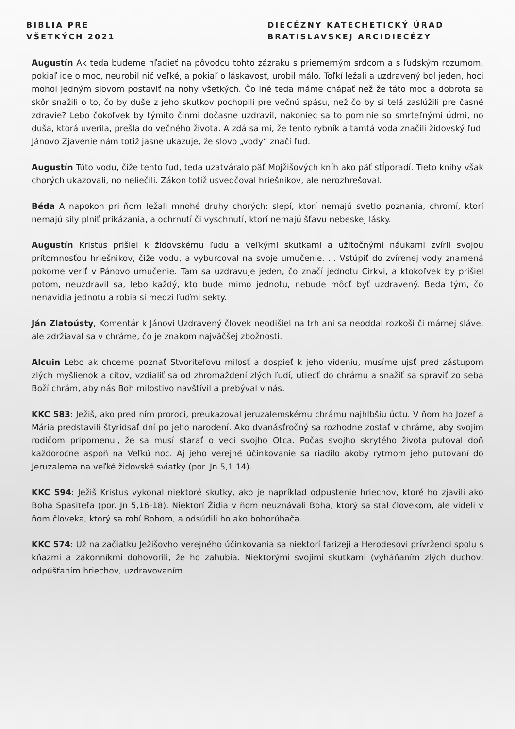BIBLIA PRE
VŠETKÝCH 2021
DIECÉZNY KATECHETICKÝ ÚRAD
BRATISLAVSKEJ ARCIDIECÉZY
Augustín Ak teda budeme hľadieť na pôvodcu tohto zázraku s priemerným srdcom a s ľudským rozumom, pokiaľ ide o moc, neurobil nič veľké, a pokiaľ o láskavosť, urobil málo. Toľkí ležali a uzdravený bol jeden, hoci mohol jedným slovom postaviť na nohy všetkých. Čo iné teda máme chápať než že táto moc a dobrota sa skôr snažili o to, čo by duše z jeho skutkov pochopili pre večnú spásu, než čo by si telá zaslúžili pre časné zdravie? Lebo čokoľvek by týmito činmi dočasne uzdravil, nakoniec sa to pominie so smrteľnými údmi, no duša, ktorá uverila, prešla do večného života. A zdá sa mi, že tento rybník a tamtá voda značili židovský ľud. Jánovo Zjavenie nám totiž jasne ukazuje, že slovo „vody“ značí ľud.
Augustín Túto vodu, čiže tento ľud, teda uzatváralo päť Mojžišových kníh ako päť stĺporadí. Tieto knihy však chorých ukazovali, no neliečili. Zákon totiž usvedčoval hriešnikov, ale nerozhrešoval.
Béda A napokon pri ňom ležali mnohé druhy chorých: slepí, ktorí nemajú svetlo poznania, chromí, ktorí nemajú sily plniť prikázania, a ochrnutí či vyschnutí, ktorí nemajú šťavu nebeskej lásky.
Augustín Kristus prišiel k židovskému ľudu a veľkými skutkami a užitočnými náukami zvíril svojou prítomnosťou hriešnikov, čiže vodu, a vyburcoval na svoje umučenie. ... Vstúpiť do zvírenej vody znamená pokorne veriť v Pánovo umučenie. Tam sa uzdravuje jeden, čo značí jednotu Cirkvi, a ktokoľvek by prišiel potom, neuzdravil sa, lebo každý, kto bude mimo jednotu, nebude môcť byť uzdravený. Beda tým, čo nenávidia jednotu a robia si medzi ľuďmi sekty.
Ján Zlatoústy, Komentár k Jánovi Uzdravený človek neodišiel na trh ani sa neoddal rozkoši či márnej sláve, ale zdržiaval sa v chráme, čo je znakom najväčšej zbožnosti.
Alcuin Lebo ak chceme poznať Stvoriteľovu milosť a dospieť k jeho videniu, musíme ujsť pred zástupom zlých myšlienok a citov, vzdialiť sa od zhromaždení zlých ľudí, utiecť do chrámu a snažiť sa spraviť zo seba Boží chrám, aby nás Boh milostivo navštívil a prebýval v nás.
KKC 583: Ježiš, ako pred ním proroci, preukazoval jeruzalemskému chrámu najhlbšiu úctu. V ňom ho Jozef a Mária predstavili štyridsať dní po jeho narodení. Ako dvanásťročný sa rozhodne zostať v chráme, aby svojim rodičom pripomenul, že sa musí starať o veci svojho Otca. Počas svojho skrytého života putoval doň každoročne aspoň na Veľkú noc. Aj jeho verejné účinkovanie sa riadilo akoby rytmom jeho putovaní do Jeruzalema na veľké židovské sviatky (por. Jn 5,1.14).
KKC 594: Ježiš Kristus vykonal niektoré skutky, ako je napríklad odpustenie hriechov, ktoré ho zjavili ako Boha Spasiteľa (por. Jn 5,16-18). Niektorí Židia v ňom neuznávali Boha, ktorý sa stal človekom, ale videli v ňom človeka, ktorý sa robí Bohom, a odsúdili ho ako bohorúhača.
KKC 574: Už na začiatku Ježišovho verejného účinkovania sa niektorí farizeji a Herodesovi prívrženci spolu s kňazmi a zákonníkmi dohovorili, že ho zahubia. Niektorými svojimi skutkami (vyháňaním zlých duchov, odpúšťaním hriechov, uzdravovaním